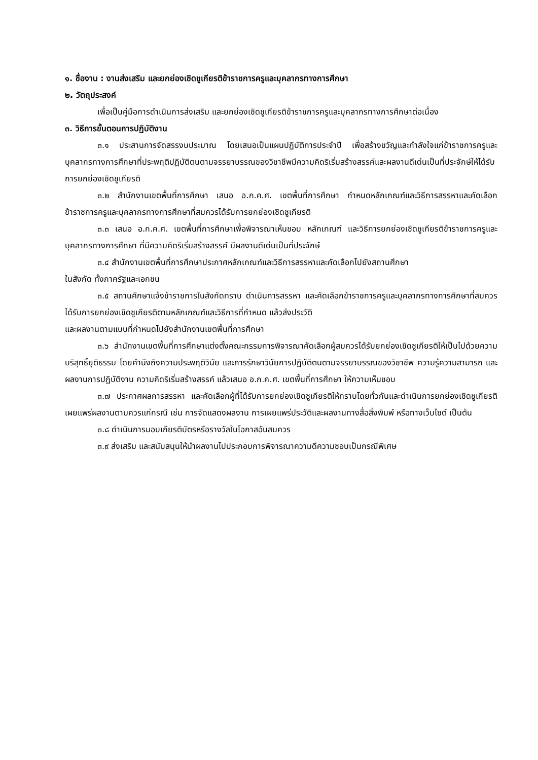๑. ชื่องาน : งานส่งเสริม และยกย่องเชิดชูเกียรติข้าราชการครูและบุคลากรทางการศึกษา
๒. วัตถุประสงค์
เพื่อเป็นคู่มือการดำเนินการส่งเสริม และยกย่องเชิดชูเกียรติข้าราชการครูและบุคลากรทางการศึกษาต่อเนื่อง
๓. วิธีการขั้นตอนการปฏิบัติงาน
๓.๑ ประสานการจัดสรรงบประมาณ โดยเสนอเป็นแผนปฏิบัติการประจำปี เพื่อสร้างขวัญและกำลังใจแก่ข้าราชการครูและบุคลากรทางการศึกษาที่ประพฤติปฏิบัติตนตามจรรยาบรรณของวิชาชีพมีความคิดริเริ่มสร้างสรรค์และผลงานดีเด่นเป็นที่ประจักษ์ให้ได้รับการยกย่องเชิดชูเกียรติ
๓.๒ สำนักงานเขตพื้นที่การศึกษา เสนอ อ.ก.ค.ศ. เขตพื้นที่การศึกษา กำหนดหลักเกณฑ์และวิธีการสรรหาและคัดเลือกข้าราชการครูและบุคลากรทางการศึกษาที่สมควรได้รับการยกย่องเชิดชูเกียรติ
๓.๓ เสนอ อ.ก.ค.ศ. เขตพื้นที่การศึกษาเพื่อพิจารณาเห็นชอบ หลักเกณฑ์ และวิธีการยกย่องเชิดชูเกียรติข้าราชการครูและบุคลากรทางการศึกษา ที่มีความคิดริเริ่มสร้างสรรค์ มีผลงานดีเด่นเป็นที่ประจักษ์
๓.๔ สำนักงานเขตพื้นที่การศึกษาประกาศหลักเกณฑ์และวิธีการสรรหาและคัดเลือกไปยังสถานศึกษา
ในสังกัด ทั้งภาครัฐและเอกชน
๓.๕ สถานศึกษาแจ้งข้าราชการในสังกัดทราบ ดำเนินการสรรหา และคัดเลือกข้าราชการครูและบุคลากรทางการศึกษาที่สมควรได้รับการยกย่องเชิดชูเกียรติตามหลักเกณฑ์และวิธีการที่กำหนด แล้วส่งประวัติ
และผลงานตามแบบที่กำหนดไปยังสำนักงานเขตพื้นที่การศึกษา
๓.๖ สำนักงานเขตพื้นที่การศึกษาแต่งตั้งคณะกรรมการพิจารณาคัดเลือกผู้สมควรได้รับยกย่องเชิดชูเกียรติให้เป็นไปด้วยความบริสุทธิ์ยุติธรรม โดยคำนึงถึงความประพฤติวินัย และการรักษาวินัยการปฏิบัติตนตามจรรยาบรรณของวิชาชีพ ความรู้ความสามารถ และผลงานการปฏิบัติงาน ความคิดริเริ่มสร้างสรรค์ แล้วเสนอ อ.ก.ค.ศ. เขตพื้นที่การศึกษา ให้ความเห็นชอบ
๓.๗ ประกาศผลการสรรหา และคัดเลือกผู้ที่ได้รับการยกย่องเชิดชูเกียรติให้ทราบโดยทั่วกันและดำเนินการยกย่องเชิดชูเกียรติเผยแพร่ผลงานตามควรแก่กรณี เช่น การจัดแสดงผลงาน การเผยแพร่ประวัติและผลงานทางสื่อสิ่งพิมพ์ หรือทางเว็บไซต์ เป็นต้น
๓.๘ ดำเนินการมอบเกียรติบัตรหรือรางวัลในโอกาสอันสมควร
๓.๙ ส่งเสริม และสนับสนุนให้นำผลงานไปประกอบการพิจารณาความดีความชอบเป็นกรณีพิเศษ